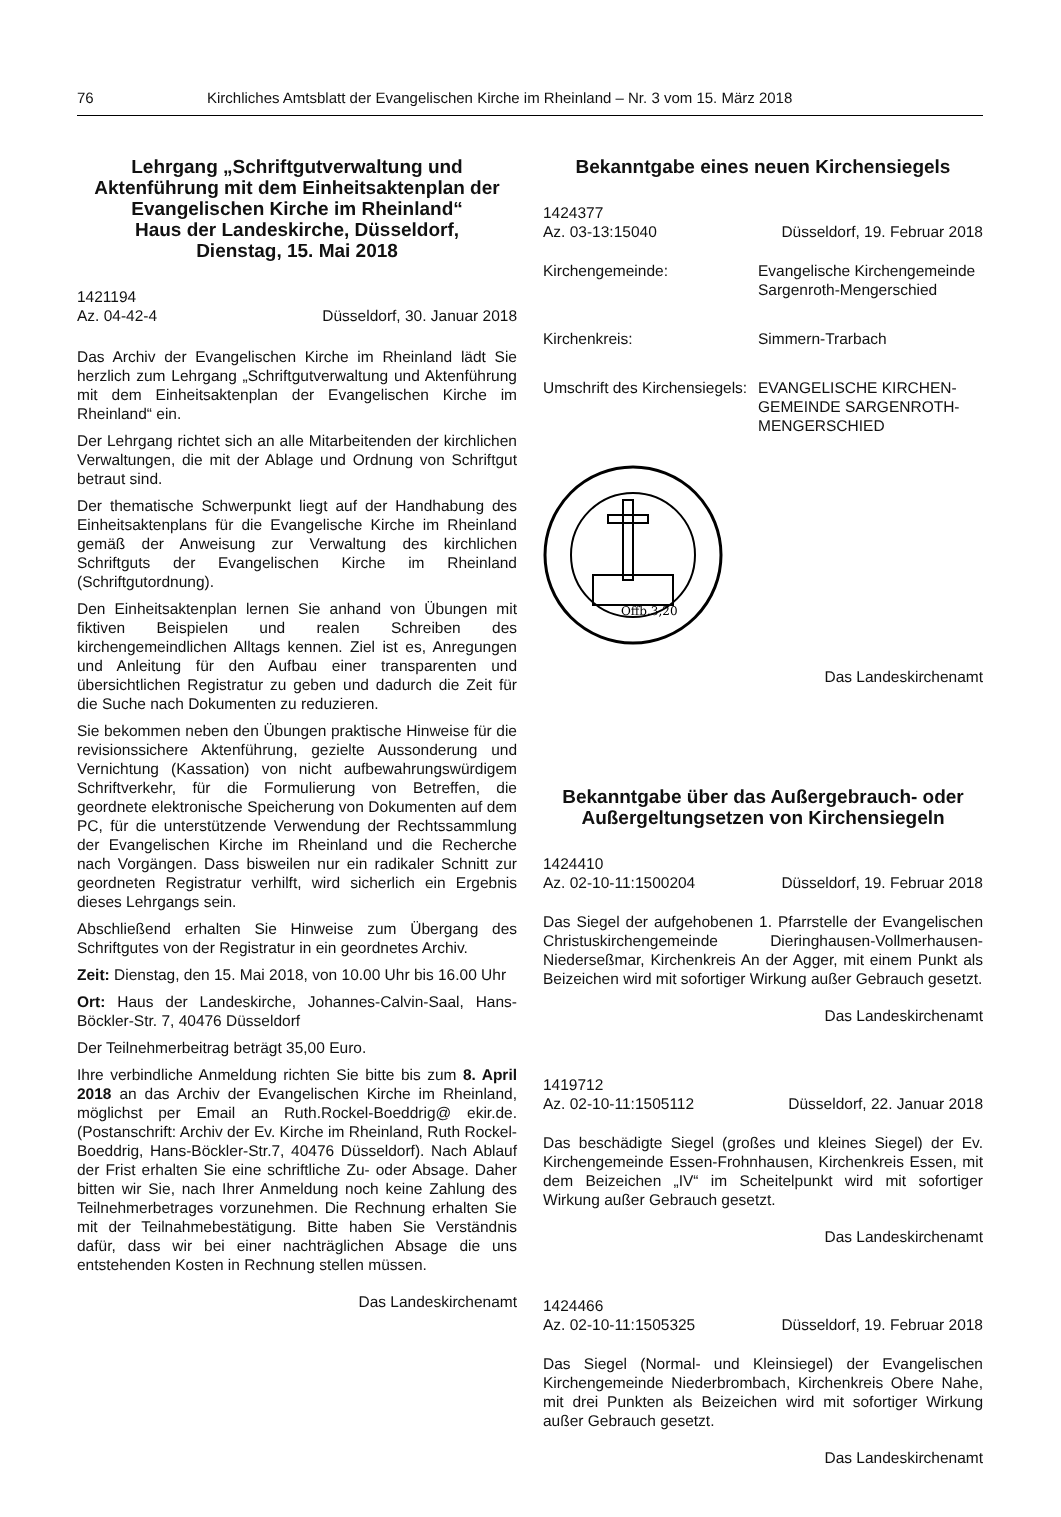76 Kirchliches Amtsblatt der Evangelischen Kirche im Rheinland – Nr. 3 vom 15. März 2018
Lehrgang „Schriftgutverwaltung und Aktenführung mit dem Einheitsaktenplan der Evangelischen Kirche im Rheinland“
Haus der Landeskirche, Düsseldorf,
Dienstag, 15. Mai 2018
1421194
Az. 04-42-4 Düsseldorf, 30. Januar 2018
Das Archiv der Evangelischen Kirche im Rheinland lädt Sie herzlich zum Lehrgang „Schriftgutverwaltung und Aktenführung mit dem Einheitsaktenplan der Evangelischen Kirche im Rheinland“ ein.
Der Lehrgang richtet sich an alle Mitarbeitenden der kirchlichen Verwaltungen, die mit der Ablage und Ordnung von Schriftgut betraut sind.
Der thematische Schwerpunkt liegt auf der Handhabung des Einheitsaktenplans für die Evangelische Kirche im Rheinland gemäß der Anweisung zur Verwaltung des kirchlichen Schriftguts der Evangelischen Kirche im Rheinland (Schriftgutordnung).
Den Einheitsaktenplan lernen Sie anhand von Übungen mit fiktiven Beispielen und realen Schreiben des kirchengemeindlichen Alltags kennen. Ziel ist es, Anregungen und Anleitung für den Aufbau einer transparenten und übersichtlichen Registratur zu geben und dadurch die Zeit für die Suche nach Dokumenten zu reduzieren.
Sie bekommen neben den Übungen praktische Hinweise für die revisionssichere Aktenführung, gezielte Aussonderung und Vernichtung (Kassation) von nicht aufbewahrungswürdigem Schriftverkehr, für die Formulierung von Betreffen, die geordnete elektronische Speicherung von Dokumenten auf dem PC, für die unterstützende Verwendung der Rechtssammlung der Evangelischen Kirche im Rheinland und die Recherche nach Vorgängen. Dass bisweilen nur ein radikaler Schnitt zur geordneten Registratur verhilft, wird sicherlich ein Ergebnis dieses Lehrgangs sein.
Abschließend erhalten Sie Hinweise zum Übergang des Schriftgutes von der Registratur in ein geordnetes Archiv.
Zeit: Dienstag, den 15. Mai 2018, von 10.00 Uhr bis 16.00 Uhr
Ort: Haus der Landeskirche, Johannes-Calvin-Saal, Hans-Böckler-Str. 7, 40476 Düsseldorf
Der Teilnehmerbeitrag beträgt 35,00 Euro.
Ihre verbindliche Anmeldung richten Sie bitte bis zum 8. April 2018 an das Archiv der Evangelischen Kirche im Rheinland, möglichst per Email an Ruth.Rockel-Boeddrig@ ekir.de. (Postanschrift: Archiv der Ev. Kirche im Rheinland, Ruth Rockel-Boeddrig, Hans-Böckler-Str.7, 40476 Düsseldorf). Nach Ablauf der Frist erhalten Sie eine schriftliche Zu- oder Absage. Daher bitten wir Sie, nach Ihrer Anmeldung noch keine Zahlung des Teilnehmerbetrages vorzunehmen. Die Rechnung erhalten Sie mit der Teilnahmebestätigung. Bitte haben Sie Verständnis dafür, dass wir bei einer nachträglichen Absage die uns entstehenden Kosten in Rechnung stellen müssen.
Das Landeskirchenamt
Bekanntgabe eines neuen Kirchensiegels
1424377
Az. 03-13:15040 Düsseldorf, 19. Februar 2018
Kirchengemeinde: Evangelische Kirchengemeinde
Sargenroth-Mengerschied
Kirchenkreis: Simmern-Trarbach
Umschrift des Kirchensiegels: EVANGELISCHE KIRCHEN-
GEMEINDE SARGENROTH-
MENGERSCHIED
Offb.3,20
Das Landeskirchenamt
Bekanntgabe über das Außergebrauch- oder Außergeltungsetzen von Kirchensiegeln
1424410
Az. 02-10-11:1500204 Düsseldorf, 19. Februar 2018
Das Siegel der aufgehobenen 1. Pfarrstelle der Evangelischen Christuskirchengemeinde Dieringhausen-Vollmerhausen-Niederseßmar, Kirchenkreis An der Agger, mit einem Punkt als Beizeichen wird mit sofortiger Wirkung außer Gebrauch gesetzt.
Das Landeskirchenamt
1419712
Az. 02-10-11:1505112 Düsseldorf, 22. Januar 2018
Das beschädigte Siegel (großes und kleines Siegel) der Ev. Kirchengemeinde Essen-Frohnhausen, Kirchenkreis Essen, mit dem Beizeichen „IV“ im Scheitelpunkt wird mit sofortiger Wirkung außer Gebrauch gesetzt.
Das Landeskirchenamt
1424466
Az. 02-10-11:1505325 Düsseldorf, 19. Februar 2018
Das Siegel (Normal- und Kleinsiegel) der Evangelischen Kirchengemeinde Niederbrombach, Kirchenkreis Obere Nahe, mit drei Punkten als Beizeichen wird mit sofortiger Wirkung außer Gebrauch gesetzt.
Das Landeskirchenamt